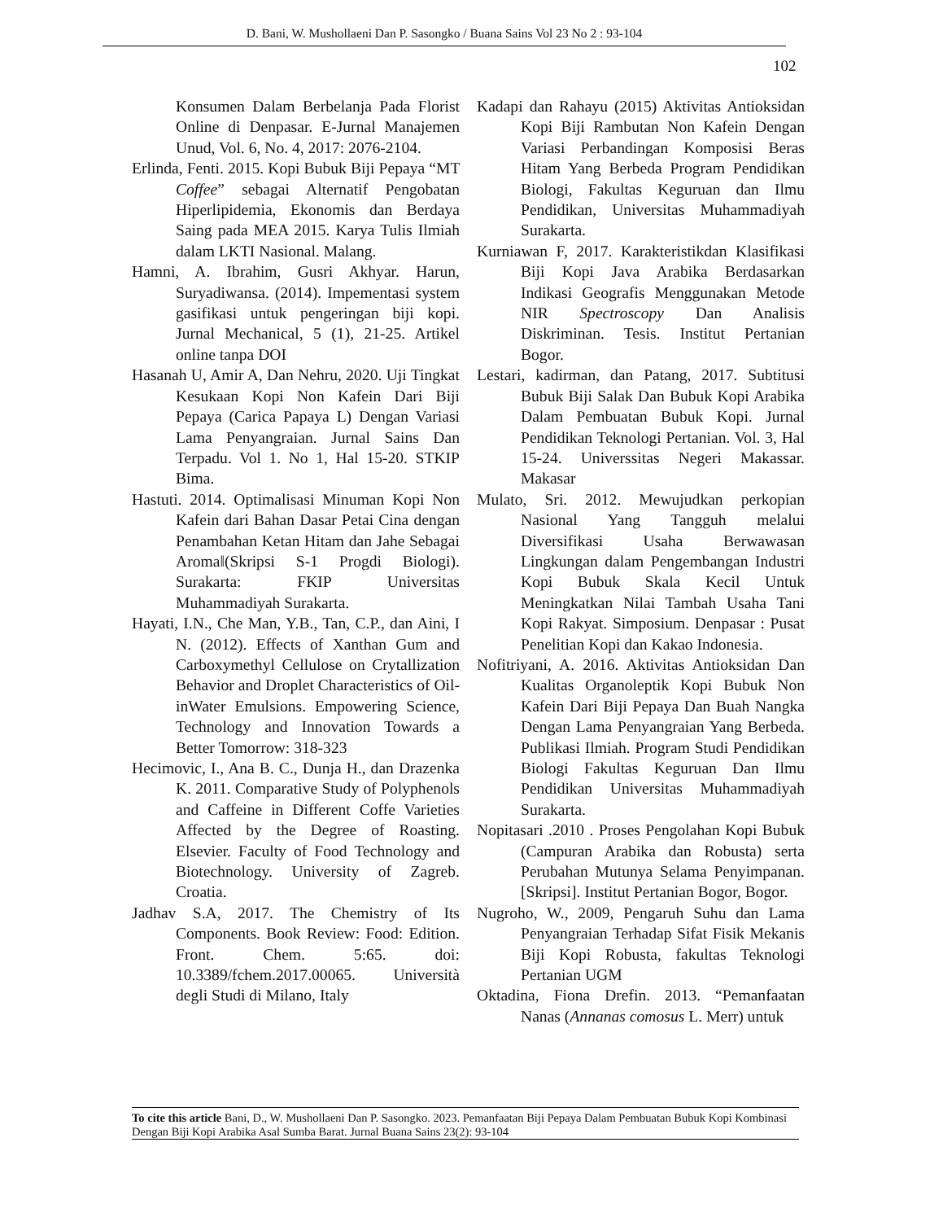D. Bani, W. Mushollaeni Dan P. Sasongko / Buana Sains Vol 23 No 2 : 93-104
102
Konsumen Dalam Berbelanja Pada Florist Online di Denpasar. E-Jurnal Manajemen Unud, Vol. 6, No. 4, 2017: 2076-2104.
Erlinda, Fenti. 2015. Kopi Bubuk Biji Pepaya “MT Coffee” sebagai Alternatif Pengobatan Hiperlipidemia, Ekonomis dan Berdaya Saing pada MEA 2015. Karya Tulis Ilmiah dalam LKTI Nasional. Malang.
Hamni, A. Ibrahim, Gusri Akhyar. Harun, Suryadiwansa. (2014). Impementasi system gasifikasi untuk pengeringan biji kopi. Jurnal Mechanical, 5 (1), 21-25. Artikel online tanpa DOI
Hasanah U, Amir A, Dan Nehru, 2020. Uji Tingkat Kesukaan Kopi Non Kafein Dari Biji Pepaya (Carica Papaya L) Dengan Variasi Lama Penyangraian. Jurnal Sains Dan Terpadu. Vol 1. No 1, Hal 15-20. STKIP Bima.
Hastuti. 2014. Optimalisasi Minuman Kopi Non Kafein dari Bahan Dasar Petai Cina dengan Penambahan Ketan Hitam dan Jahe Sebagai Aroma‖(Skripsi S-1 Progdi Biologi). Surakarta: FKIP Universitas Muhammadiyah Surakarta.
Hayati, I.N., Che Man, Y.B., Tan, C.P., dan Aini, I N. (2012). Effects of Xanthan Gum and Carboxymethyl Cellulose on Crytallization Behavior and Droplet Characteristics of Oil-inWater Emulsions. Empowering Science, Technology and Innovation Towards a Better Tomorrow: 318-323
Hecimovic, I., Ana B. C., Dunja H., dan Drazenka K. 2011. Comparative Study of Polyphenols and Caffeine in Different Coffe Varieties Affected by the Degree of Roasting. Elsevier. Faculty of Food Technology and Biotechnology. University of Zagreb. Croatia.
Jadhav S.A, 2017. The Chemistry of Its Components. Book Review: Food: Edition. Front. Chem. 5:65. doi: 10.3389/fchem.2017.00065. Università degli Studi di Milano, Italy
Kadapi dan Rahayu (2015) Aktivitas Antioksidan Kopi Biji Rambutan Non Kafein Dengan Variasi Perbandingan Komposisi Beras Hitam Yang Berbeda Program Pendidikan Biologi, Fakultas Keguruan dan Ilmu Pendidikan, Universitas Muhammadiyah Surakarta.
Kurniawan F, 2017. Karakteristikdan Klasifikasi Biji Kopi Java Arabika Berdasarkan Indikasi Geografis Menggunakan Metode NIR Spectroscopy Dan Analisis Diskriminan. Tesis. Institut Pertanian Bogor.
Lestari, kadirman, dan Patang, 2017. Subtitusi Bubuk Biji Salak Dan Bubuk Kopi Arabika Dalam Pembuatan Bubuk Kopi. Jurnal Pendidikan Teknologi Pertanian. Vol. 3, Hal 15-24. Universsitas Negeri Makassar. Makasar
Mulato, Sri. 2012. Mewujudkan perkopian Nasional Yang Tangguh melalui Diversifikasi Usaha Berwawasan Lingkungan dalam Pengembangan Industri Kopi Bubuk Skala Kecil Untuk Meningkatkan Nilai Tambah Usaha Tani Kopi Rakyat. Simposium. Denpasar : Pusat Penelitian Kopi dan Kakao Indonesia.
Nofitriyani, A. 2016. Aktivitas Antioksidan Dan Kualitas Organoleptik Kopi Bubuk Non Kafein Dari Biji Pepaya Dan Buah Nangka Dengan Lama Penyangraian Yang Berbeda. Publikasi Ilmiah. Program Studi Pendidikan Biologi Fakultas Keguruan Dan Ilmu Pendidikan Universitas Muhammadiyah Surakarta.
Nopitasari .2010 . Proses Pengolahan Kopi Bubuk (Campuran Arabika dan Robusta) serta Perubahan Mutunya Selama Penyimpanan.[Skripsi]. Institut Pertanian Bogor, Bogor.
Nugroho, W., 2009, Pengaruh Suhu dan Lama Penyangraian Terhadap Sifat Fisik Mekanis Biji Kopi Robusta, fakultas Teknologi Pertanian UGM
Oktadina, Fiona Drefin. 2013. “Pemanfaatan Nanas (Annanas comosus L. Merr) untuk
To cite this article Bani, D., W. Mushollaeni Dan P. Sasongko. 2023. Pemanfaatan Biji Pepaya Dalam Pembuatan Bubuk Kopi Kombinasi Dengan Biji Kopi Arabika Asal Sumba Barat. Jurnal Buana Sains 23(2): 93-104